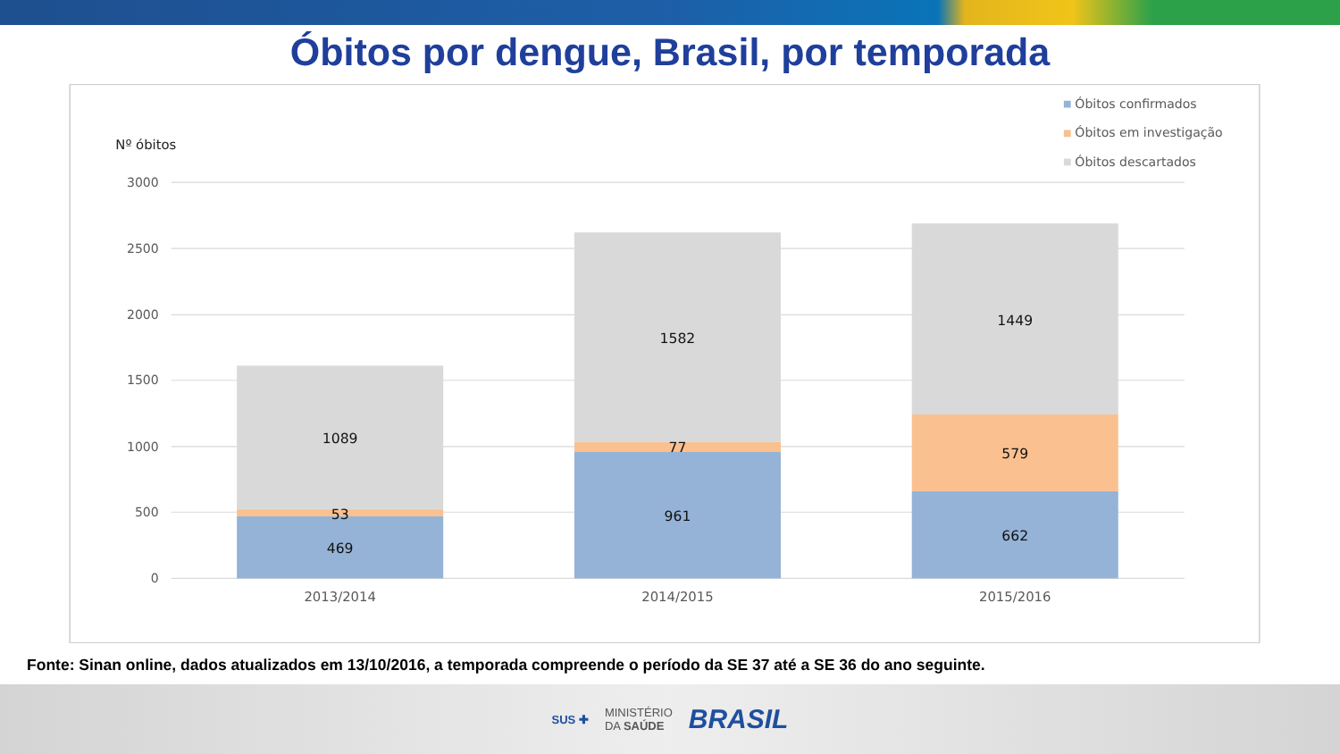Óbitos por dengue, Brasil, por temporada
3000
2500
2000
1500
1000
500
0
Nº óbitos
1089
53
469
1582
77
961
1449
579
662
2013/2014
2014/2015
2015/2016
Óbitos confirmados
Óbitos em investigação
Óbitos descartados
Fonte: Sinan online, dados atualizados em 13/10/2016, a temporada compreende o período da SE 37 até a SE 36 do ano seguinte.
SUS ✚ MINISTÉRIO
DA SAÚDE BRASIL